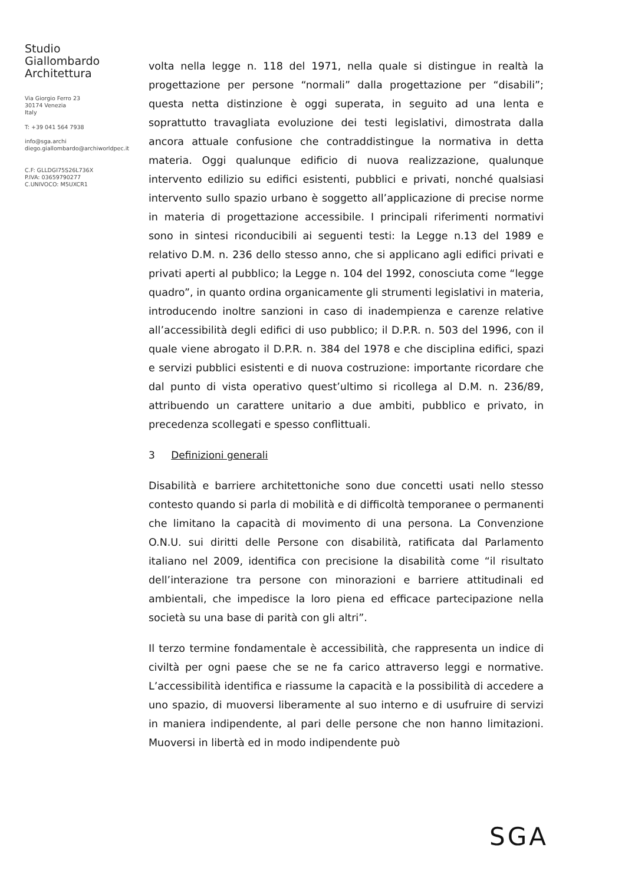Studio
Giallombardo
Architettura
Via Giorgio Ferro 23
30174 Venezia
Italy
T: +39 041 564 7938
info@sga.archi
diego.giallombardo@archiworldpec.it
C.F: GLLDGI75S26L736X
P.IVA: 03659790277
C.UNIVOCO: M5UXCR1
volta nella legge n. 118 del 1971, nella quale si distingue in realtà la progettazione per persone “normali” dalla progettazione per “disabili”; questa netta distinzione è oggi superata, in seguito ad una lenta e soprattutto travagliata evoluzione dei testi legislativi, dimostrata dalla ancora attuale confusione che contraddistingue la normativa in detta materia. Oggi qualunque edificio di nuova realizzazione, qualunque intervento edilizio su edifici esistenti, pubblici e privati, nonché qualsiasi intervento sullo spazio urbano è soggetto all’applicazione di precise norme in materia di progettazione accessibile. I principali riferimenti normativi sono in sintesi riconducibili ai seguenti testi: la Legge n.13 del 1989 e relativo D.M. n. 236 dello stesso anno, che si applicano agli edifici privati e privati aperti al pubblico; la Legge n. 104 del 1992, conosciuta come “legge quadro”, in quanto ordina organicamente gli strumenti legislativi in materia, introducendo inoltre sanzioni in caso di inadempienza e carenze relative all’accessibilità degli edifici di uso pubblico; il D.P.R. n. 503 del 1996, con il quale viene abrogato il D.P.R. n. 384 del 1978 e che disciplina edifici, spazi e servizi pubblici esistenti e di nuova costruzione: importante ricordare che dal punto di vista operativo quest’ultimo si ricollega al D.M. n. 236/89, attribuendo un carattere unitario a due ambiti, pubblico e privato, in precedenza scollegati e spesso conflittuali.
3 Definizioni generali
Disabilità e barriere architettoniche sono due concetti usati nello stesso contesto quando si parla di mobilità e di difficoltà temporanee o permanenti che limitano la capacità di movimento di una persona. La Convenzione O.N.U. sui diritti delle Persone con disabilità, ratificata dal Parlamento italiano nel 2009, identifica con precisione la disabilità come “il risultato dell’interazione tra persone con minorazioni e barriere attitudinali ed ambientali, che impedisce la loro piena ed efficace partecipazione nella società su una base di parità con gli altri”.
Il terzo termine fondamentale è accessibilità, che rappresenta un indice di civiltà per ogni paese che se ne fa carico attraverso leggi e normative. L’accessibilità identifica e riassume la capacità e la possibilità di accedere a uno spazio, di muoversi liberamente al suo interno e di usufruire di servizi in maniera indipendente, al pari delle persone che non hanno limitazioni. Muoversi in libertà ed in modo indipendente può
SGA